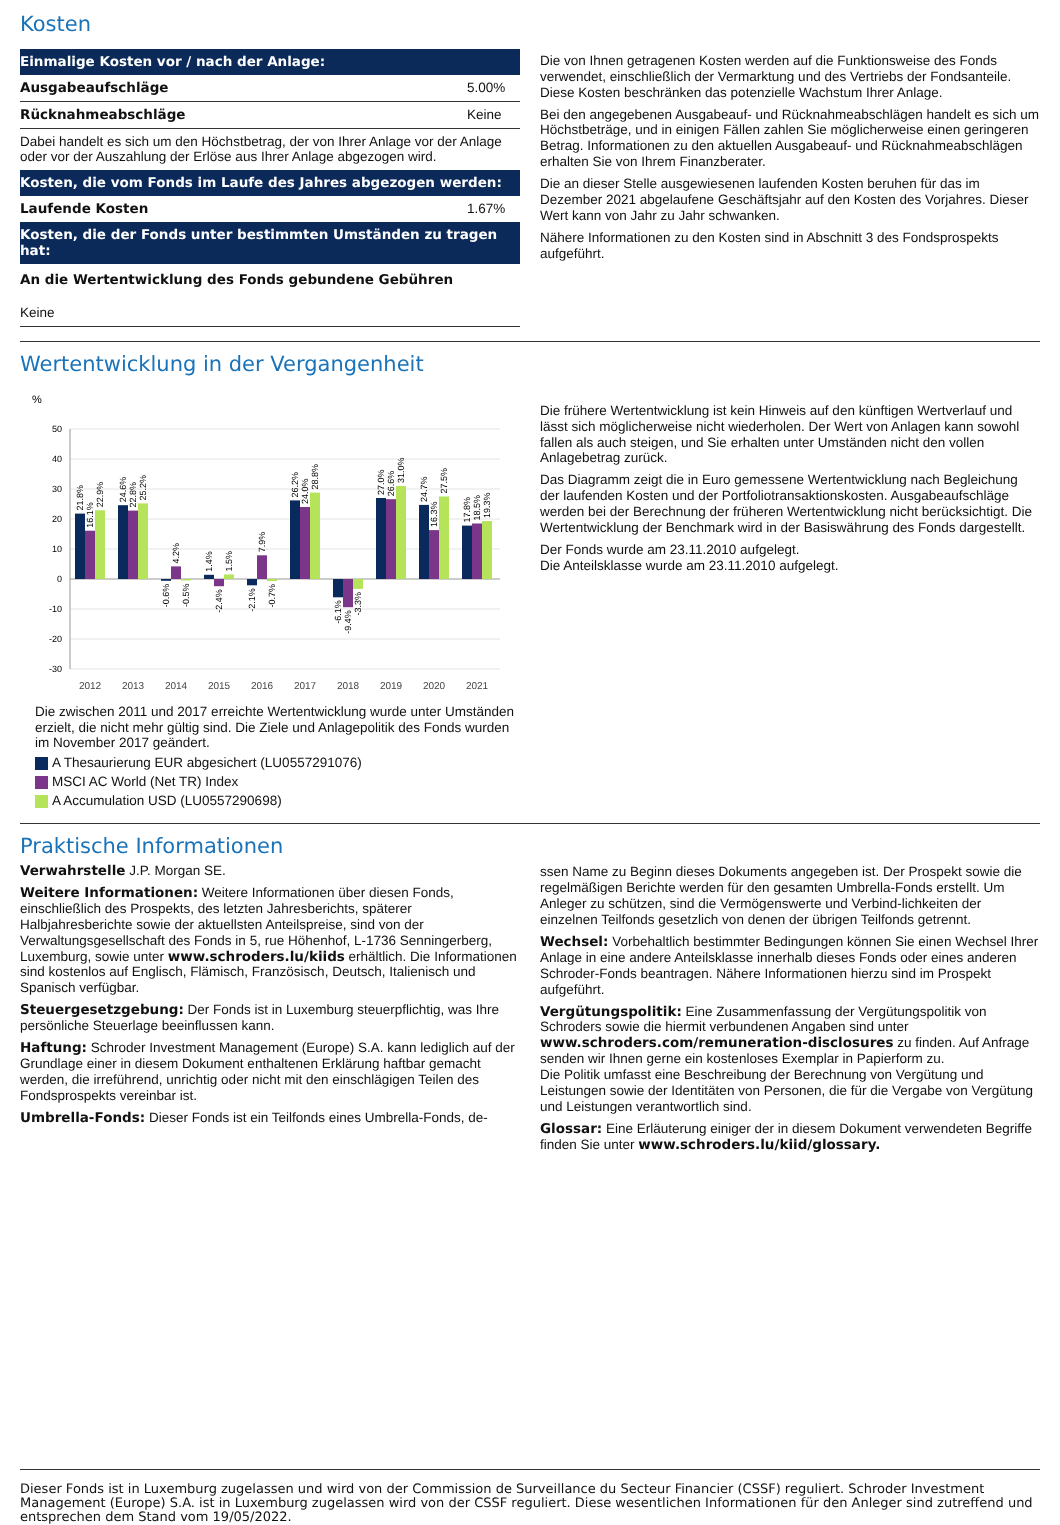Kosten
| Einmalige Kosten vor / nach der Anlage: | |
| --- | --- |
| Ausgabeaufschläge | 5.00% |
| Rücknahmeabschläge | Keine |
| Dabei handelt es sich um den Höchstbetrag, der von Ihrer Anlage vor der Anlage oder vor der Auszahlung der Erlöse aus Ihrer Anlage abgezogen wird. | |
| Kosten, die vom Fonds im Laufe des Jahres abgezogen werden: | |
| Laufende Kosten | 1.67% |
| Kosten, die der Fonds unter bestimmten Umständen zu tragen hat: | |
| An die Wertentwicklung des Fonds gebundene Gebühren | |
| Keine | |
Die von Ihnen getragenen Kosten werden auf die Funktionsweise des Fonds verwendet, einschließlich der Vermarktung und des Vertriebs der Fondsanteile. Diese Kosten beschränken das potenzielle Wachstum Ihrer Anlage.
Bei den angegebenen Ausgabeauf- und Rücknahmeabschlägen handelt es sich um Höchstbeträge, und in einigen Fällen zahlen Sie möglicherweise einen geringeren Betrag. Informationen zu den aktuellen Ausgabeauf- und Rücknahmeabschlägen erhalten Sie von Ihrem Finanzberater.
Die an dieser Stelle ausgewiesenen laufenden Kosten beruhen für das im Dezember 2021 abgelaufene Geschäftsjahr auf den Kosten des Vorjahres. Dieser Wert kann von Jahr zu Jahr schwanken.
Nähere Informationen zu den Kosten sind in Abschnitt 3 des Fondsprospekts aufgeführt.
Wertentwicklung in der Vergangenheit
%
50
40
30
20
10
0
-10
-20
-30
21.8%
16.1%
22.9%
24.6%
22.8%
25.2%
-0.6%
4.2%
-0.5%
1.4%
-2.4%
1.5%
-2.1%
7.9%
-0.7%
26.2%
24.0%
28.8%
-6.1%
-9.4%
-3.3%
27.0%
26.6%
31.0%
24.7%
16.3%
27.5%
17.8%
18.5%
19.3%
2012
2013
2014
2015
2016
2017
2018
2019
2020
2021
Die zwischen 2011 und 2017 erreichte Wertentwicklung wurde unter Umständen erzielt, die nicht mehr gültig sind. Die Ziele und Anlagepolitik des Fonds wurden im November 2017 geändert.
A Thesaurierung EUR abgesichert (LU0557291076)
MSCI AC World (Net TR) Index
A Accumulation USD (LU0557290698)
Die frühere Wertentwicklung ist kein Hinweis auf den künftigen Wertverlauf und lässt sich möglicherweise nicht wiederholen. Der Wert von Anlagen kann sowohl fallen als auch steigen, und Sie erhalten unter Umständen nicht den vollen Anlagebetrag zurück.
Das Diagramm zeigt die in Euro gemessene Wertentwicklung nach Begleichung der laufenden Kosten und der Portfoliotransaktionskosten. Ausgabeaufschläge werden bei der Berechnung der früheren Wertentwicklung nicht berücksichtigt. Die Wertentwicklung der Benchmark wird in der Basiswährung des Fonds dargestellt.
Der Fonds wurde am 23.11.2010 aufgelegt.
Die Anteilsklasse wurde am 23.11.2010 aufgelegt.
Praktische Informationen
Verwahrstelle J.P. Morgan SE.
Weitere Informationen: Weitere Informationen über diesen Fonds, einschließlich des Prospekts, des letzten Jahresberichts, späterer Halbjahresberichte sowie der aktuellsten Anteilspreise, sind von der Verwaltungsgesellschaft des Fonds in 5, rue Höhenhof, L-1736 Senningerberg, Luxemburg, sowie unter www.schroders.lu/kiids erhältlich. Die Informationen sind kostenlos auf Englisch, Flämisch, Französisch, Deutsch, Italienisch und Spanisch verfügbar.
Steuergesetzgebung: Der Fonds ist in Luxemburg steuerpflichtig, was Ihre persönliche Steuerlage beeinflussen kann.
Haftung: Schroder Investment Management (Europe) S.A. kann lediglich auf der Grundlage einer in diesem Dokument enthaltenen Erklärung haftbar gemacht werden, die irreführend, unrichtig oder nicht mit den einschlägigen Teilen des Fondsprospekts vereinbar ist.
Umbrella-Fonds: Dieser Fonds ist ein Teilfonds eines Umbrella-Fonds, de-
ssen Name zu Beginn dieses Dokuments angegeben ist. Der Prospekt sowie die regelmäßigen Berichte werden für den gesamten Umbrella-Fonds erstellt. Um Anleger zu schützen, sind die Vermögenswerte und Verbind-lichkeiten der einzelnen Teilfonds gesetzlich von denen der übrigen Teilfonds getrennt.
Wechsel: Vorbehaltlich bestimmter Bedingungen können Sie einen Wechsel Ihrer Anlage in eine andere Anteilsklasse innerhalb dieses Fonds oder eines anderen Schroder-Fonds beantragen. Nähere Informationen hierzu sind im Prospekt aufgeführt.
Vergütungspolitik: Eine Zusammenfassung der Vergütungspolitik von Schroders sowie die hiermit verbundenen Angaben sind unter www.schroders.com/remuneration-disclosures zu finden. Auf Anfrage senden wir Ihnen gerne ein kostenloses Exemplar in Papierform zu.
Die Politik umfasst eine Beschreibung der Berechnung von Vergütung und Leistungen sowie der Identitäten von Personen, die für die Vergabe von Vergütung und Leistungen verantwortlich sind.
Glossar: Eine Erläuterung einiger der in diesem Dokument verwendeten Begriffe finden Sie unter www.schroders.lu/kiid/glossary.
Dieser Fonds ist in Luxemburg zugelassen und wird von der Commission de Surveillance du Secteur Financier (CSSF) reguliert. Schroder Investment Management (Europe) S.A. ist in Luxemburg zugelassen wird von der CSSF reguliert. Diese wesentlichen Informationen für den Anleger sind zutreffend und entsprechen dem Stand vom 19/05/2022.